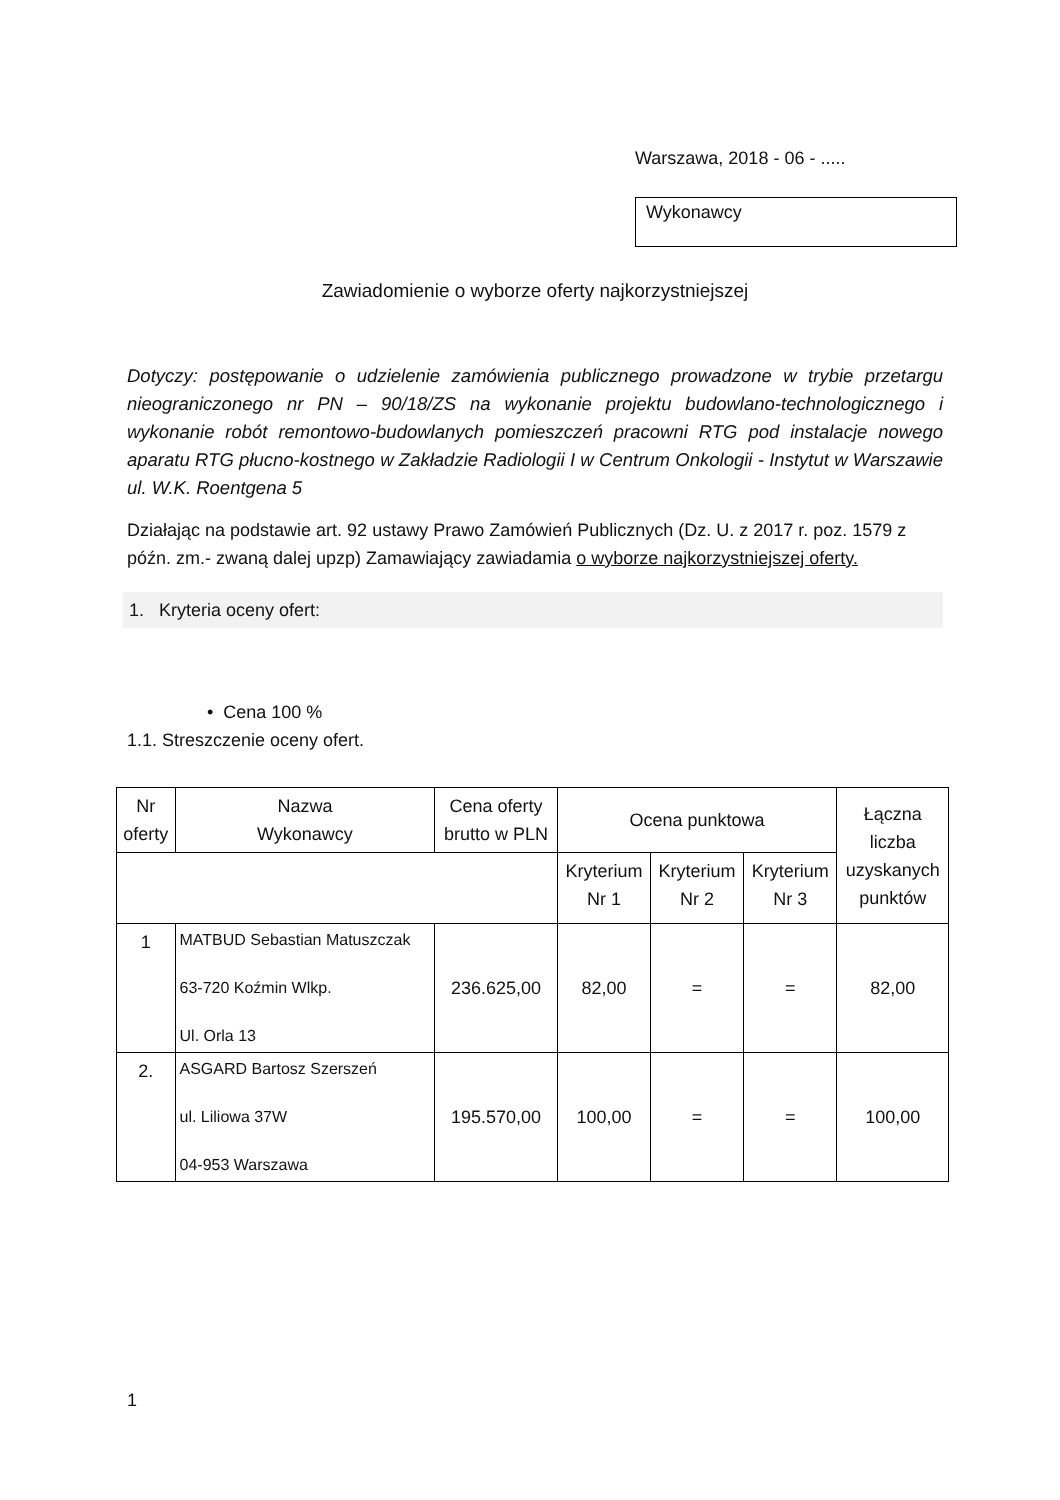Warszawa, 2018 - 06 - .....
Wykonawcy
Zawiadomienie o wyborze oferty najkorzystniejszej
Dotyczy: postępowanie o udzielenie zamówienia publicznego prowadzone w trybie przetargu nieograniczonego nr PN – 90/18/ZS na wykonanie projektu budowlano-technologicznego i wykonanie robót remontowo-budowlanych pomieszczeń pracowni RTG pod instalacje nowego aparatu RTG płucno-kostnego w Zakładzie Radiologii I w Centrum Onkologii - Instytut w Warszawie ul. W.K. Roentgena 5
Działając na podstawie art. 92 ustawy Prawo Zamówień Publicznych (Dz. U. z 2017 r. poz. 1579 z późn. zm.- zwaną dalej upzp) Zamawiający zawiadamia o wyborze najkorzystniejszej oferty.
1. Kryteria oceny ofert:
• Cena 100 %
1.1. Streszczenie oceny ofert.
| Nr oferty | Nazwa Wykonawcy | Cena oferty brutto w PLN | Ocena punktowa | | | Łączna liczba uzyskanych punktów |
| --- | --- | --- | --- | --- | --- | --- |
| | | | Kryterium Nr 1 | Kryterium Nr 2 | Kryterium Nr 3 | |
| 1 | MATBUD Sebastian Matuszczak 63-720 Koźmin Wlkp. Ul. Orla 13 | 236.625,00 | 82,00 | = | = | 82,00 |
| 2. | ASGARD Bartosz Szerszeń ul. Liliowa 37W 04-953 Warszawa | 195.570,00 | 100,00 | = | = | 100,00 |
1